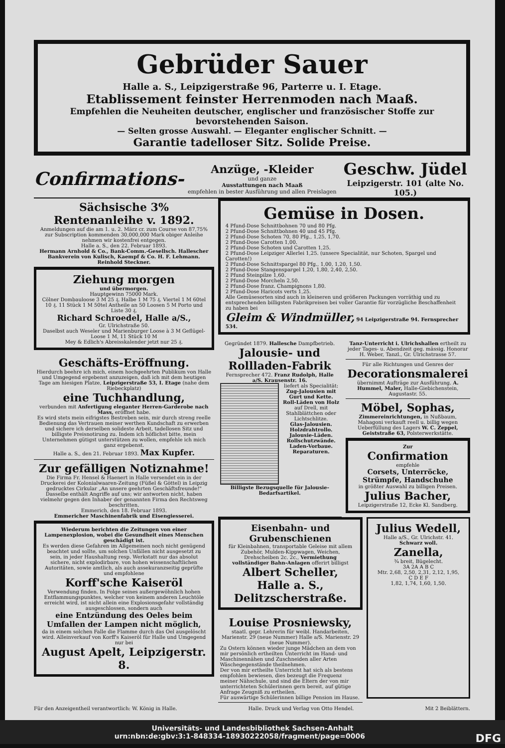Gebrüder Sauer
Halle a. S., Leipzigerstraße 96, Parterre u. I. Etage.
Etablissement feinster Herrenmoden nach Maaß.
Empfehlen die Neuheiten deutscher, englischer und französischer Stoffe zur bevorstehenden Saison.
— Selten grosse Auswahl. — Eleganter englischer Schnitt. —
Garantie tadelloser Sitz. Solide Preise.
Confirmations-
Anzüge, -Kleider
und ganze
Ausstattungen nach Maaß
empfehlen in bester Ausführung und allen Preislagen
Geschw. Jüdel
Leipzigerstr. 101 (alte No. 105.)
Sächsische 3% Rentenanleihe v. 1892.
Anmeldungen auf die am 1. u. 2. März cr. zum Course von 87,75% zur Subscription kommenden 30,000,000 Mark obiger Anleihe nehmen wir kostenfrei entgegen.
Halle a. S., den 22. Februar 1893.
Hermann Arnhold & Co., Bank-Comm.-Gesellsch. Hallescher Bankverein von Kulisch, Kaempf & Co. H. F. Lehmann. Reinhold Steckner.
Ziehung morgen
und übermorgen.
Hauptgewinn 75000 Mark.
Cölner Dombauloose 3 M 25 ₰. Halbe 1 M 75 ₰. Viertel 1 M 60tel 10 ₰. 11 Stück 1 M 50tel Antheile an 50 Loosen 5 M Porto und Liste 30 ₰.
Richard Schroedel, Halle a/S.,
Gr. Ulrichstraße 50.
Daselbst auch Weseler und Marienburger Loose à 3 M Geflügel-Loose 1 M, 11 Stück 10 M
Mey & Edlich's Abreisskalender jetzt nur 25 ₰.
Geschäfts-Eröffnung.
Hierdurch beehre ich mich, einem hochgeehrten Publikum von Halle und Umgegend ergebenst anzuzeigen, daß ich mit dem heutigen Tage am hiesigen Platze, Leipzigerstraße 53, I. Etage (nahe dem Riebeckplatz)
eine Tuchhandlung,
verbunden mit Anfertigung eleganter Herren-Garderobe nach Mass, eröffnet habe.
Es wird stets mein eifrigstes Bestreben sein, mir durch streng reelle Bedienung das Vertrauen meiner werthen Kundschaft zu erwerben und sichere ich derselben solideste Arbeit, tadellosen Sitz und billigste Preisnotirung zu. Indem ich höflichst bitte, mein Unternehmen gütigst unterstützen zu wollen, empfehle ich mich ganz ergebenst.
Halle a. S., den 21. Februar 1893. Max Kupfer.
Zur gefälligen Notiznahme!
Die Firma Fr. Hensel & Haenert in Halle versendet ein in der Druckerei der Kolonialwaaren-Zeitung (Füßel & Göttel) in Leipzig gedrucktes Cirkular „An unsere geehrten Geschäftsfreunde!" Dasselbe enthält Angriffe auf uns; wir antworten nicht, haben vielmehr gegen den Inhaber der genannten Firma den Rechtsweg beschritten.
Emmerich, den 18. Februar 1893.
Emmericher Maschinenfabrik und Eisengiesserei.
Wiederum berichten die Zeitungen von einer Lampenexplosion, wobei die Gesundheit eines Menschen geschädigt ist.
Es werden diese Gefahren im Allgemeinen noch nicht genügend beachtet und sollte, um solchen Unfällen nicht ausgesetzt zu sein, in jeder Haushaltung resp. Werkstatt nur das absolut sichere, nicht explodirbare, von hohen wissenschaftlichen Autoritäten, sowie amtlich, als auch assekuranzseitig geprüfte und empfohlene
Korff'sche Kaiseröl
Verwendung finden. In Folge seines außergewöhnlich hohen Entflammungspunktes, welcher von keinem anderen Leuchtöle erreicht wird, ist nicht allein eine Explosionsgefahr vollständig ausgeschlossen, sondern auch
eine Entzündung des Oeles beim Umfallen der Lampen nicht möglich,
da in einem solchen Falle die Flamme durch das Oel ausgelöscht wird. Alleinverkauf von Korff's Kaiseröl für Halle und Umgegend nur bei
August Apelt, Leipzigerstr. 8.
Gemüse in Dosen.
4 Pfund-Dose Schnittbohnen 70 und 80 Pfg.
2 Pfund-Dose Schnittbohnen 40 und 45 Pfg.
2 Pfund-Dose Schoten 70, 80 Pfg., 1,25, 1,70.
2 Pfund-Dose Carotten 1,00.
2 Pfund-Dose Schoten und Carotten 1,25.
2 Pfund-Dose Leipziger Allerlei 1,25. (unsere Specialität, nur Schoten, Spargel und Carotten!)
2 Pfund-Dose Schnittspargel 80 Pfg., 1,00, 1,20, 1,50.
2 Pfund-Dose Stangenspargel 1,20, 1,80, 2,40, 2,50.
2 Pfund Steinpilze 1,60.
2 Pfund-Dose Morcheln 2,50.
2 Pfund-Dose franz. Champignons 1,80.
2 Pfund-Dose Haricots verts 1,25.
Alle Gemüsesorten sind auch in kleineren und größeren Packungen vorräthig und zu entsprechenden billigsten Fabrikpreisen bei voller Garantie für vorzügliche Beschaffenheit zu haben bei
Gleim & Windmüller, 94 Leipzigerstraße 94. Fernsprecher 534.
Gegründet 1879. Hallesche Dampfbetrieb.
Jalousie- und Rollladen-Fabrik
Fernsprecher 472. Franz Rudolph, Halle a/S. Krausenstr. 16.
liefert als Specialität:
Zug-Jalousien mit Gurt und Kette.
Roll-Läden von Holz auf Drell, mit Stahlblättchen oder Lichtschlitze.
Glas-Jalousien. Holzdrahtrollo. Jalousie-Läden. Rollschutzwände. Laden-Vorbaue. Reparaturen.
Billigste Bezugsquelle für Jalousie-Bedarfsartikel.
Tanz-Unterricht i. Ulrichshallen ertheilt zu jeder Tages- u. Abendzeit geg. mässig. Honorar H. Weber, Tanzl., Gr. Ulrichstrasse 57.
Für alle Richtungen und Genres der
Decorationsmalerei
übernimmt Aufträge zur Ausführung. A. Hummel, Maler, Halle-Giebichenstein, Augustastr. 55.
Möbel, Sophas,
Zimmereinrichtungen, in Nußbaum, Mahagoni verkauft reell u. billig wegen Ueberfüllung des Lagers W. C. Zeppel, Geiststraße 63, Polsterwerkstätte.
Zur
Confirmation
empfehle
Corsets, Unterröcke, Strümpfe, Handschuhe
in größter Auswahl zu billigen Preisen.
Julius Bacher,
Leipzigerstraße 12, Ecke Kl. Sandberg.
Eisenbahn- und Grubenschienen
für Kleinbahnen, transportable Geleise mit allem Zubehör, Mulden-Kippwagen, Weichen, Drehscheiben 2c. 2c., Vermiethung vollständiger Bahn-Anlagen offerirt billigst
Albert Scheller, Halle a. S., Delitzscherstraße.
Louise Prosniewsky,
staatl. gepr. Lehrerin für weibl. Handarbeiten, Marienstr. 29 (neue Nummer) Halle a/S. Marienstr. 29 (neue Nummer).
Zu Ostern können wieder junge Mädchen an dem von mir persönlich ertheilten Unterricht im Hand- und Maschinennähen und Zuschneiden aller Arten Wäschegegenstände theilnehmen.
Der von mir ertheilte Unterricht hat sich als bestens empfohlen bewiesen, dies bezeugt die Frequenz meiner Nähschule, und sind die Eltern der von mir unterrichteten Schülerinnen gern bereit, auf gütige Anfrage Zeugniß zu ertheilen.
Für auswärtige Schülerinnen billige Pension im Hause.
Julius Wedell,
Halle a/S., Gr. Ulrichstr. 41.
Schwarz woll.
Zanella,
¾ breit, Bügelecht.
3A 2A A B C
Mtr. 2,68, 2,50, 2,31, 2,12, 1,95,
C D E F
1,82, 1,74, 1,60, 1,50.
Für den Anzeigentheil verantwortlich: W. König in Halle. Halle. Druck und Verlag von Otto Hendel. Mit 2 Beiblättern.
Universitäts- und Landesbibliothek Sachsen-Anhalt
urn:nbn:de:gbv:3:1-848334-18930222058/fragment/page=0006 DFG